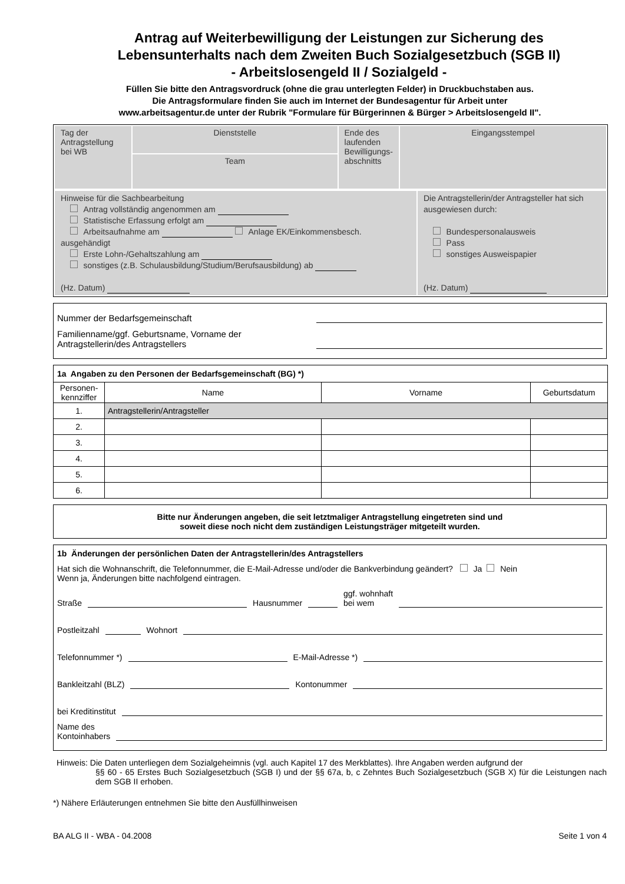Antrag auf Weiterbewilligung der Leistungen zur Sicherung des
Lebensunterhalts nach dem Zweiten Buch Sozialgesetzbuch (SGB II)
- Arbeitslosengeld II / Sozialgeld -
Füllen Sie bitte den Antragsvordruck (ohne die grau unterlegten Felder) in Druckbuchstaben aus.
Die Antragsformulare finden Sie auch im Internet der Bundesagentur für Arbeit unter
www.arbeitsagentur.de unter der Rubrik "Formulare für Bürgerinnen & Bürger > Arbeitslosengeld II".
| Tag der Antragstellung bei WB | Dienststelle | Ende des laufenden Bewilligungs- abschnitts | Eingangsstempel |
| | Team | | |
| Hinweise für die Sachbearbeitung Antrag vollständig angenommen am Statistische Erfassung erfolgt am Arbeitsaufnahme am Anlage EK/Einkommensbesch. ausgehändigt Erste Lohn-/Gehaltszahlung am sonstiges (z.B. Schulausbildung/Studium/Berufsausbildung) ab (Hz. Datum) | Die Antragstellerin/der Antragsteller hat sich ausgewiesen durch: Bundespersonalausweis Pass sonstiges Ausweispapier (Hz. Datum) |
Nummer der Bedarfsgemeinschaft
Familienname/ggf. Geburtsname, Vorname der
Antragstellerin/des Antragstellers
1a Angaben zu den Personen der Bedarfsgemeinschaft (BG) *)
| Personen- kennziffer | Name | Vorname | Geburtsdatum |
| --- | --- | --- | --- |
| 1. | Antragstellerin/Antragsteller | | |
| 2. | | | |
| 3. | | | |
| 4. | | | |
| 5. | | | |
| 6. | | | |
Bitte nur Änderungen angeben, die seit letztmaliger Antragstellung eingetreten sind und
soweit diese noch nicht dem zuständigen Leistungsträger mitgeteilt wurden.
1b Änderungen der persönlichen Daten der Antragstellerin/des Antragstellers
Hat sich die Wohnanschrift, die Telefonnummer, die E-Mail-Adresse und/oder die Bankverbindung geändert? Ja Nein
Wenn ja, Änderungen bitte nachfolgend eintragen.
Straße Hausnummer ggf. wohnhaft
bei wem
Postleitzahl Wohnort
Telefonnummer *) E-Mail-Adresse *)
Bankleitzahl (BLZ) Kontonummer
bei Kreditinstitut
Name des
Kontoinhabers
Hinweis: Die Daten unterliegen dem Sozialgeheimnis (vgl. auch Kapitel 17 des Merkblattes). Ihre Angaben werden aufgrund der
§§ 60 - 65 Erstes Buch Sozialgesetzbuch (SGB I) und der §§ 67a, b, c Zehntes Buch Sozialgesetzbuch (SGB X) für die Leistungen nach dem SGB II erhoben.
*) Nähere Erläuterungen entnehmen Sie bitte den Ausfüllhinweisen
BA ALG II - WBA - 04.2008 Seite 1 von 4